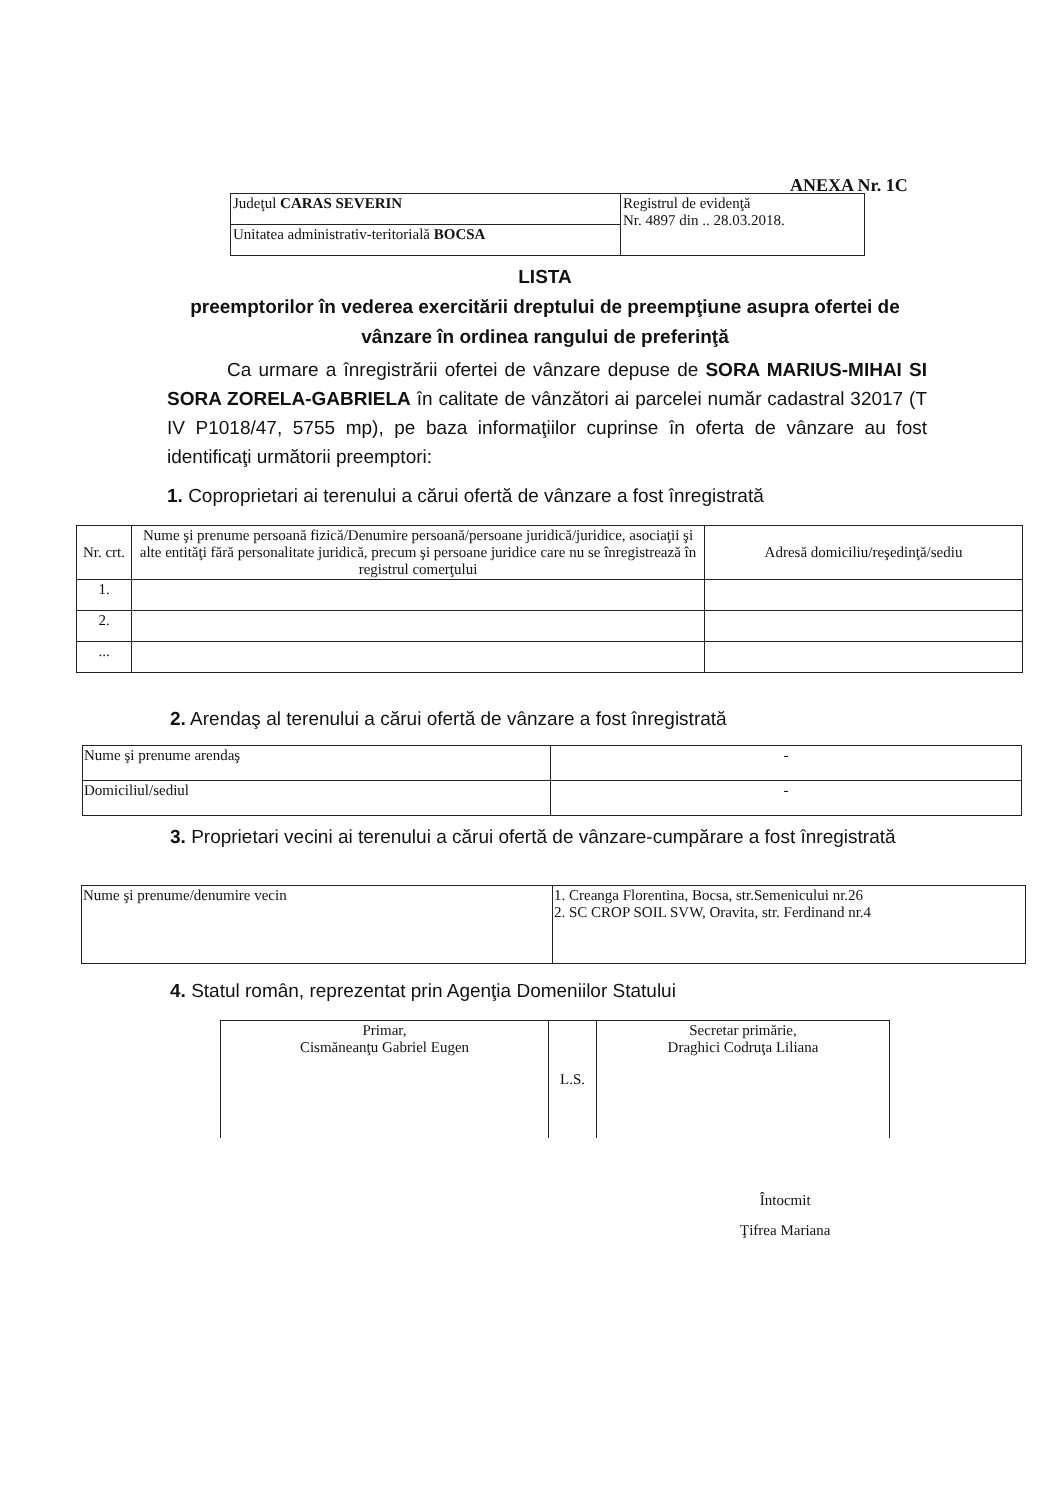ANEXA Nr. 1C
| Judeţul CARAS SEVERIN | Registrul de evidenţă Nr. 4897 din .. 28.03.2018. |
| Unitatea administrativ-teritorială BOCSA | |
LISTA
preemptorilor în vederea exercitării dreptului de preempţiune asupra ofertei de vânzare în ordinea rangului de preferinţă
Ca urmare a înregistrării ofertei de vânzare depuse de SORA MARIUS-MIHAI SI SORA ZORELA-GABRIELA în calitate de vânzători ai parcelei număr cadastral 32017 (T IV P1018/47, 5755 mp), pe baza informaţiilor cuprinse în oferta de vânzare au fost identificaţi următorii preemptori:
1. Coproprietari ai terenului a cărui ofertă de vânzare a fost înregistrată
| Nr. crt. | Nume şi prenume persoană fizică/Denumire persoană/persoane juridică/juridice, asociaţii şi alte entităţi fără personalitate juridică, precum şi persoane juridice care nu se înregistrează în registrul comerţului | Adresă domiciliu/reşedinţă/sediu |
| --- | --- | --- |
| 1. | | |
| 2. | | |
| ... | | |
2. Arendaş al terenului a cărui ofertă de vânzare a fost înregistrată
| Nume şi prenume arendaş | - |
| Domiciliul/sediul | - |
3. Proprietari vecini ai terenului a cărui ofertă de vânzare-cumpărare a fost înregistrată
| Nume şi prenume/denumire vecin | 1. Creanga Florentina, Bocsa, str.Semenicului nr.26 2. SC CROP SOIL SVW, Oravita, str. Ferdinand nr.4 |
4. Statul român, reprezentat prin Agenţia Domeniilor Statului
| Primar, Cismăneanţu Gabriel Eugen | L.S. | Secretar primărie, Draghici Codruţa Liliana |
Întocmit
Ţifrea Mariana